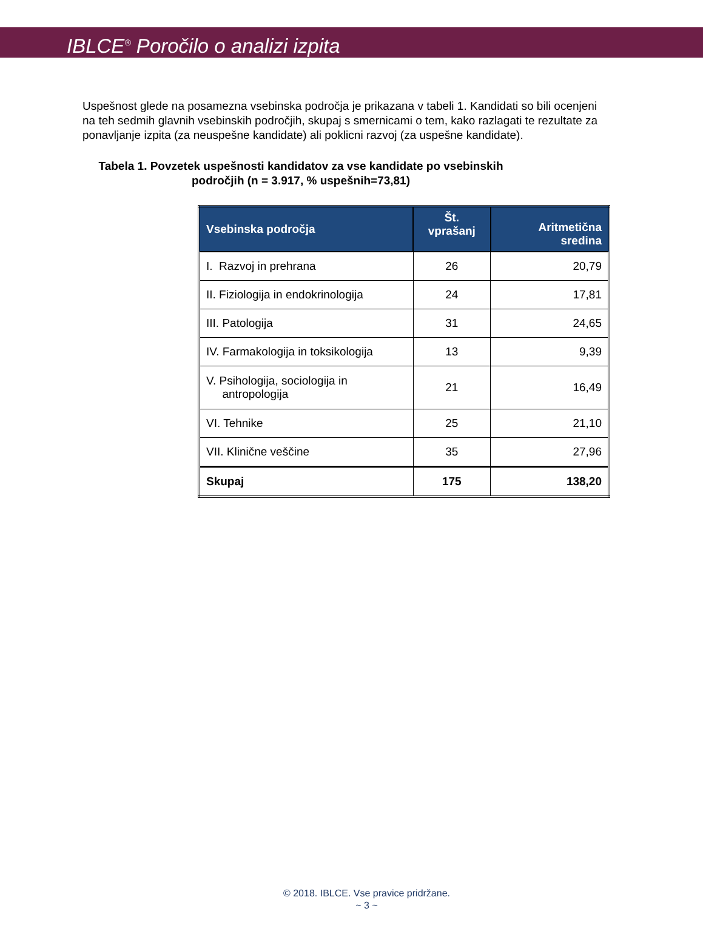IBLCE<sup>®</sup> Poročilo o analizi izpita
Uspešnost glede na posamezna vsebinska področja je prikazana v tabeli 1. Kandidati so bili ocenjeni na teh sedmih glavnih vsebinskih področjih, skupaj s smernicami o tem, kako razlagati te rezultate za ponavljanje izpita (za neuspešne kandidate) ali poklicni razvoj (za uspešne kandidate).
Tabela 1. Povzetek uspešnosti kandidatov za vse kandidate po vsebinskih področjih (n = 3.917, % uspešnih=73,81)
| Vsebinska področja | Št. vprašanj | Aritmetična sredina |
| --- | --- | --- |
| I. Razvoj in prehrana | 26 | 20,79 |
| II. Fiziologija in endokrinologija | 24 | 17,81 |
| III. Patologija | 31 | 24,65 |
| IV. Farmakologija in toksikologija | 13 | 9,39 |
| V. Psihologija, sociologija in antropologija | 21 | 16,49 |
| VI. Tehnike | 25 | 21,10 |
| VII. Klinične veščine | 35 | 27,96 |
| Skupaj | 175 | 138,20 |
© 2018. IBLCE. Vse pravice pridržane.
~ 3 ~